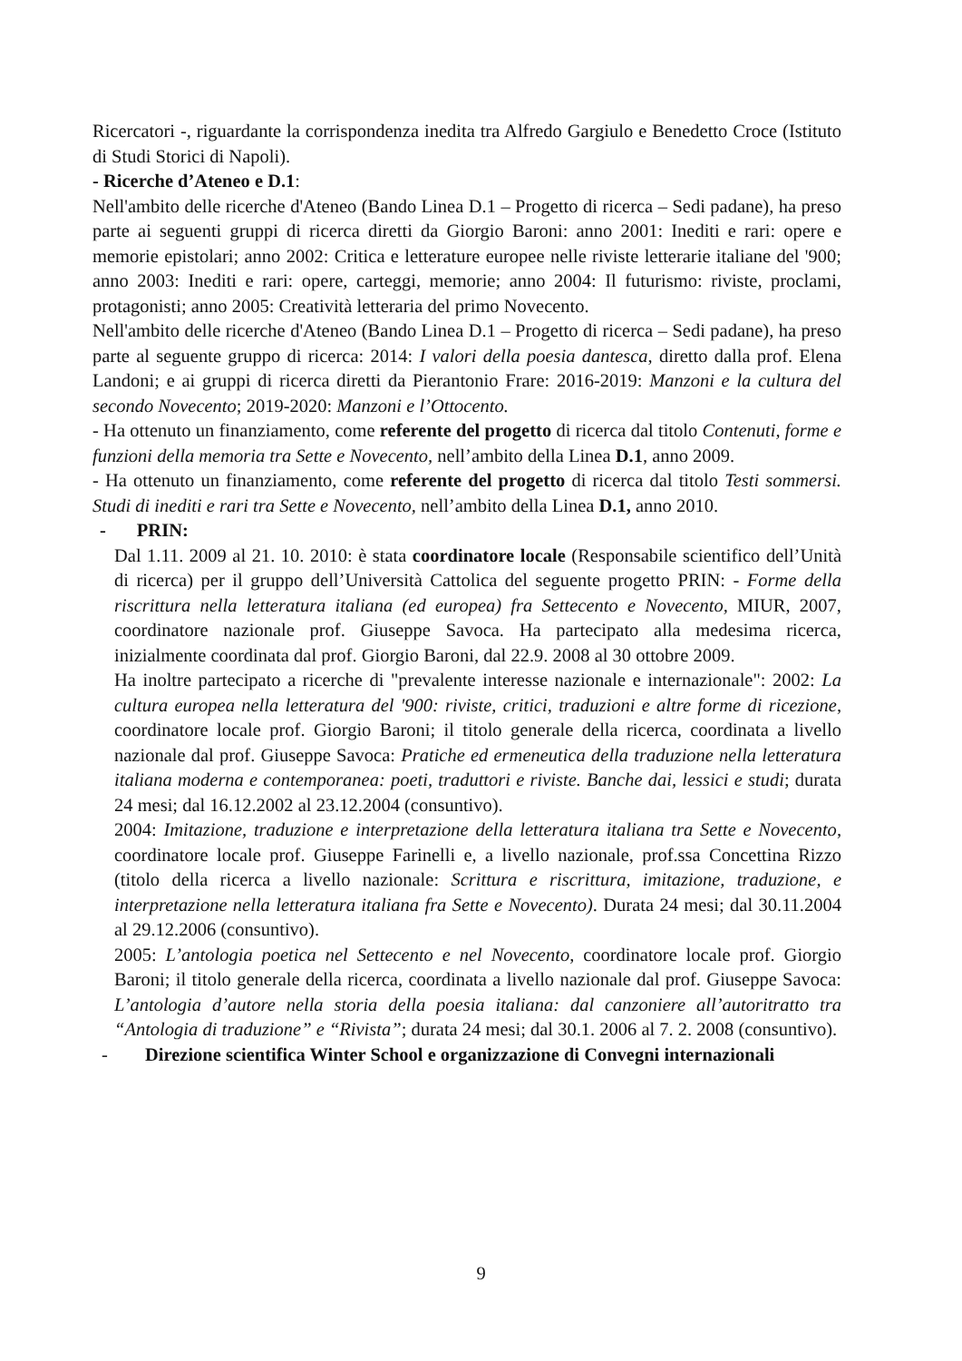Ricercatori -, riguardante la corrispondenza inedita tra Alfredo Gargiulo e Benedetto Croce (Istituto di Studi Storici di Napoli).
- Ricerche d’Ateneo e D.1:
Nell'ambito delle ricerche d'Ateneo (Bando Linea D.1 – Progetto di ricerca – Sedi padane), ha preso parte ai seguenti gruppi di ricerca diretti da Giorgio Baroni: anno 2001: Inediti e rari: opere e memorie epistolari; anno 2002: Critica e letterature europee nelle riviste letterarie italiane del '900; anno 2003: Inediti e rari: opere, carteggi, memorie; anno 2004: Il futurismo: riviste, proclami, protagonisti; anno 2005: Creatività letteraria del primo Novecento.
Nell'ambito delle ricerche d'Ateneo (Bando Linea D.1 – Progetto di ricerca – Sedi padane), ha preso parte al seguente gruppo di ricerca: 2014: I valori della poesia dantesca, diretto dalla prof. Elena Landoni; e ai gruppi di ricerca diretti da Pierantonio Frare: 2016-2019: Manzoni e la cultura del secondo Novecento; 2019-2020: Manzoni e l’Ottocento.
- Ha ottenuto un finanziamento, come referente del progetto di ricerca dal titolo Contenuti, forme e funzioni della memoria tra Sette e Novecento, nell’ambito della Linea D.1, anno 2009.
- Ha ottenuto un finanziamento, come referente del progetto di ricerca dal titolo Testi sommersi. Studi di inediti e rari tra Sette e Novecento, nell’ambito della Linea D.1, anno 2010.
- PRIN:
Dal 1.11. 2009 al 21. 10. 2010: è stata coordinatore locale (Responsabile scientifico dell’Unità di ricerca) per il gruppo dell’Università Cattolica del seguente progetto PRIN: - Forme della riscrittura nella letteratura italiana (ed europea) fra Settecento e Novecento, MIUR, 2007, coordinatore nazionale prof. Giuseppe Savoca. Ha partecipato alla medesima ricerca, inizialmente coordinata dal prof. Giorgio Baroni, dal 22.9. 2008 al 30 ottobre 2009.
Ha inoltre partecipato a ricerche di "prevalente interesse nazionale e internazionale": 2002: La cultura europea nella letteratura del '900: riviste, critici, traduzioni e altre forme di ricezione, coordinatore locale prof. Giorgio Baroni; il titolo generale della ricerca, coordinata a livello nazionale dal prof. Giuseppe Savoca: Pratiche ed ermeneutica della traduzione nella letteratura italiana moderna e contemporanea: poeti, traduttori e riviste. Banche dai, lessici e studi; durata 24 mesi; dal 16.12.2002 al 23.12.2004 (consuntivo).
2004: Imitazione, traduzione e interpretazione della letteratura italiana tra Sette e Novecento, coordinatore locale prof. Giuseppe Farinelli e, a livello nazionale, prof.ssa Concettina Rizzo (titolo della ricerca a livello nazionale: Scrittura e riscrittura, imitazione, traduzione, e interpretazione nella letteratura italiana fra Sette e Novecento). Durata 24 mesi; dal 30.11.2004 al 29.12.2006 (consuntivo).
2005: L’antologia poetica nel Settecento e nel Novecento, coordinatore locale prof. Giorgio Baroni; il titolo generale della ricerca, coordinata a livello nazionale dal prof. Giuseppe Savoca: L’antologia d’autore nella storia della poesia italiana: dal canzoniere all’autoritratto tra “Antologia di traduzione” e “Rivista”; durata 24 mesi; dal 30.1. 2006 al 7. 2. 2008 (consuntivo).
- Direzione scientifica Winter School e organizzazione di Convegni internazionali
9